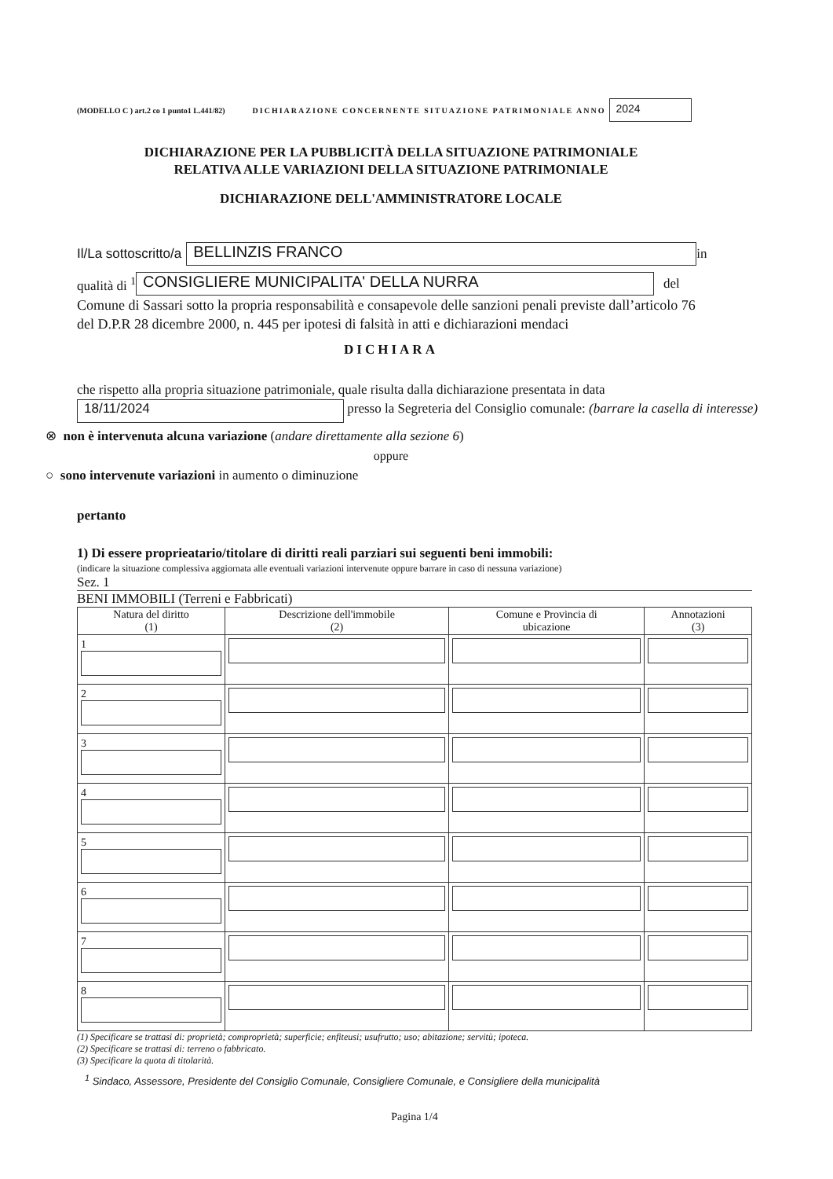(MODELLO C ) art.2 co 1 punto1 L.441/82) DICHIARAZIONE CONCERNENTE SITUAZIONE PATRIMONIALE ANNO 2024
DICHIARAZIONE PER LA PUBBLICITÀ DELLA SITUAZIONE PATRIMONIALE
RELATIVA ALLE VARIAZIONI DELLA SITUAZIONE PATRIMONIALE
DICHIARAZIONE DELL'AMMINISTRATORE LOCALE
Il/La sottoscritto/a BELLINZIS FRANCO in
qualità di <sup>1</sup> CONSIGLIERE MUNICIPALITA' DELLA NURRA del
Comune di Sassari sotto la propria responsabilità e consapevole delle sanzioni penali previste dall’articolo 76 del D.P.R 28 dicembre 2000, n. 445 per ipotesi di falsità in atti e dichiarazioni mendaci
DICHIARA
che rispetto alla propria situazione patrimoniale, quale risulta dalla dichiarazione presentata in data 18/11/2024 presso la Segreteria del Consiglio comunale: (barrare la casella di interesse)
⊗ non è intervenuta alcuna variazione (andare direttamente alla sezione 6)
oppure
○ sono intervenute variazioni in aumento o diminuzione
pertanto
1) Di essere proprieatario/titolare di diritti reali parziari sui seguenti beni immobili:
(indicare la situazione complessiva aggiornata alle eventuali variazioni intervenute oppure barrare in caso di nessuna variazione)
Sez. 1
BENI IMMOBILI (Terreni e Fabbricati)
| Natura del diritto (1) | Descrizione dell'immobile (2) | Comune e Provincia di ubicazione | Annotazioni (3) |
| --- | --- | --- | --- |
| 1 | | | |
| 2 | | | |
| 3 | | | |
| 4 | | | |
| 5 | | | |
| 6 | | | |
| 7 | | | |
| 8 | | | |
(1) Specificare se trattasi di: proprietà; comproprietà; superficie; enfiteusi; usufrutto; uso; abitazione; servitù; ipoteca.
(2) Specificare se trattasi di: terreno o fabbricato.
(3) Specificare la quota di titolarità.
<sup>1</sup> Sindaco, Assessore, Presidente del Consiglio Comunale, Consigliere Comunale, e Consigliere della municipalità
Pagina 1/4